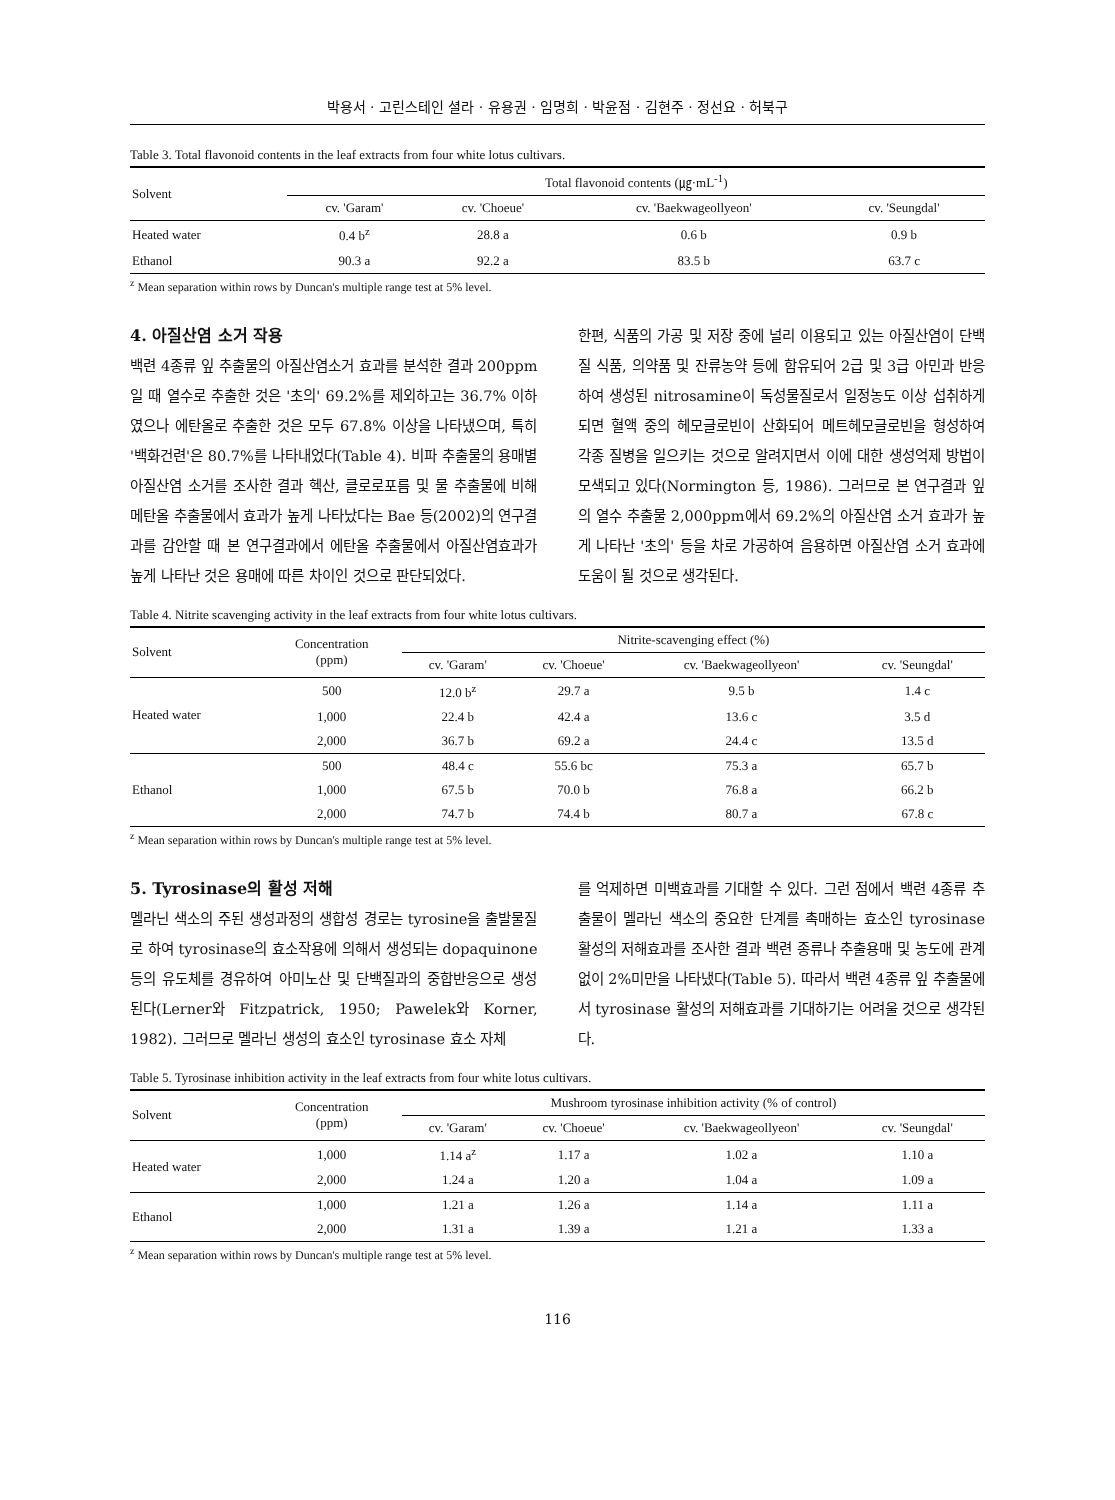박용서 · 고린스테인 셜라 · 유용권 · 임명희 · 박윤점 · 김현주 · 정선요 · 허북구
Table 3. Total flavonoid contents in the leaf extracts from four white lotus cultivars.
| Solvent | Total flavonoid contents (㎍·mL<sup>-1</sup>) | | | |
| --- | --- | --- | --- | --- |
| | cv. 'Garam' | cv. 'Choeue' | cv. 'Baekwageollyeon' | cv. 'Seungdal' |
| Heated water | 0.4 b<sup>z</sup> | 28.8 a | 0.6 b | 0.9 b |
| Ethanol | 90.3 a | 92.2 a | 83.5 b | 63.7 c |
<sup>z</sup> Mean separation within rows by Duncan's multiple range test at 5% level.
4. 아질산염 소거 작용
백련 4종류 잎 추출물의 아질산염소거 효과를 분석한 결과 200ppm일 때 열수로 추출한 것은 '초의' 69.2%를 제외하고는 36.7% 이하였으나 에탄올로 추출한 것은 모두 67.8% 이상을 나타냈으며, 특히 '백화건련'은 80.7%를 나타내었다(Table 4). 비파 추출물의 용매별 아질산염 소거를 조사한 결과 헥산, 클로로포름 및 물 추출물에 비해 메탄올 추출물에서 효과가 높게 나타났다는 Bae 등(2002)의 연구결과를 감안할 때 본 연구결과에서 에탄올 추출물에서 아질산염효과가 높게 나타난 것은 용매에 따른 차이인 것으로 판단되었다.
한편, 식품의 가공 및 저장 중에 널리 이용되고 있는 아질산염이 단백질 식품, 의약품 및 잔류농약 등에 함유되어 2급 및 3급 아민과 반응하여 생성된 nitrosamine이 독성물질로서 일정농도 이상 섭취하게 되면 혈액 중의 헤모글로빈이 산화되어 메트헤모글로빈을 형성하여 각종 질병을 일으키는 것으로 알려지면서 이에 대한 생성억제 방법이 모색되고 있다(Normington 등, 1986). 그러므로 본 연구결과 잎의 열수 추출물 2,000ppm에서 69.2%의 아질산염 소거 효과가 높게 나타난 '초의' 등을 차로 가공하여 음용하면 아질산염 소거 효과에 도움이 될 것으로 생각된다.
Table 4. Nitrite scavenging activity in the leaf extracts from four white lotus cultivars.
| Solvent | Concentration (ppm) | Nitrite-scavenging effect (%) | | | |
| --- | --- | --- | --- | --- | --- |
| | | cv. 'Garam' | cv. 'Choeue' | cv. 'Baekwageollyeon' | cv. 'Seungdal' |
| Heated water | 500 | 12.0 b<sup>z</sup> | 29.7 a | 9.5 b | 1.4 c |
| | 1,000 | 22.4 b | 42.4 a | 13.6 c | 3.5 d |
| | 2,000 | 36.7 b | 69.2 a | 24.4 c | 13.5 d |
| Ethanol | 500 | 48.4 c | 55.6 bc | 75.3 a | 65.7 b |
| | 1,000 | 67.5 b | 70.0 b | 76.8 a | 66.2 b |
| | 2,000 | 74.7 b | 74.4 b | 80.7 a | 67.8 c |
<sup>z</sup> Mean separation within rows by Duncan's multiple range test at 5% level.
5. Tyrosinase의 활성 저해
멜라닌 색소의 주된 생성과정의 생합성 경로는 tyrosine을 출발물질로 하여 tyrosinase의 효소작용에 의해서 생성되는 dopaquinone 등의 유도체를 경유하여 아미노산 및 단백질과의 중합반응으로 생성된다(Lerner와 Fitzpatrick, 1950; Pawelek와 Korner, 1982). 그러므로 멜라닌 생성의 효소인 tyrosinase 효소 자체
를 억제하면 미백효과를 기대할 수 있다. 그런 점에서 백련 4종류 추출물이 멜라닌 색소의 중요한 단계를 촉매하는 효소인 tyrosinase 활성의 저해효과를 조사한 결과 백련 종류나 추출용매 및 농도에 관계없이 2%미만을 나타냈다(Table 5). 따라서 백련 4종류 잎 추출물에서 tyrosinase 활성의 저해효과를 기대하기는 어려울 것으로 생각된다.
Table 5. Tyrosinase inhibition activity in the leaf extracts from four white lotus cultivars.
| Solvent | Concentration (ppm) | Mushroom tyrosinase inhibition activity (% of control) | | | |
| --- | --- | --- | --- | --- | --- |
| | | cv. 'Garam' | cv. 'Choeue' | cv. 'Baekwageollyeon' | cv. 'Seungdal' |
| Heated water | 1,000 | 1.14 a<sup>z</sup> | 1.17 a | 1.02 a | 1.10 a |
| | 2,000 | 1.24 a | 1.20 a | 1.04 a | 1.09 a |
| Ethanol | 1,000 | 1.21 a | 1.26 a | 1.14 a | 1.11 a |
| | 2,000 | 1.31 a | 1.39 a | 1.21 a | 1.33 a |
<sup>z</sup> Mean separation within rows by Duncan's multiple range test at 5% level.
116